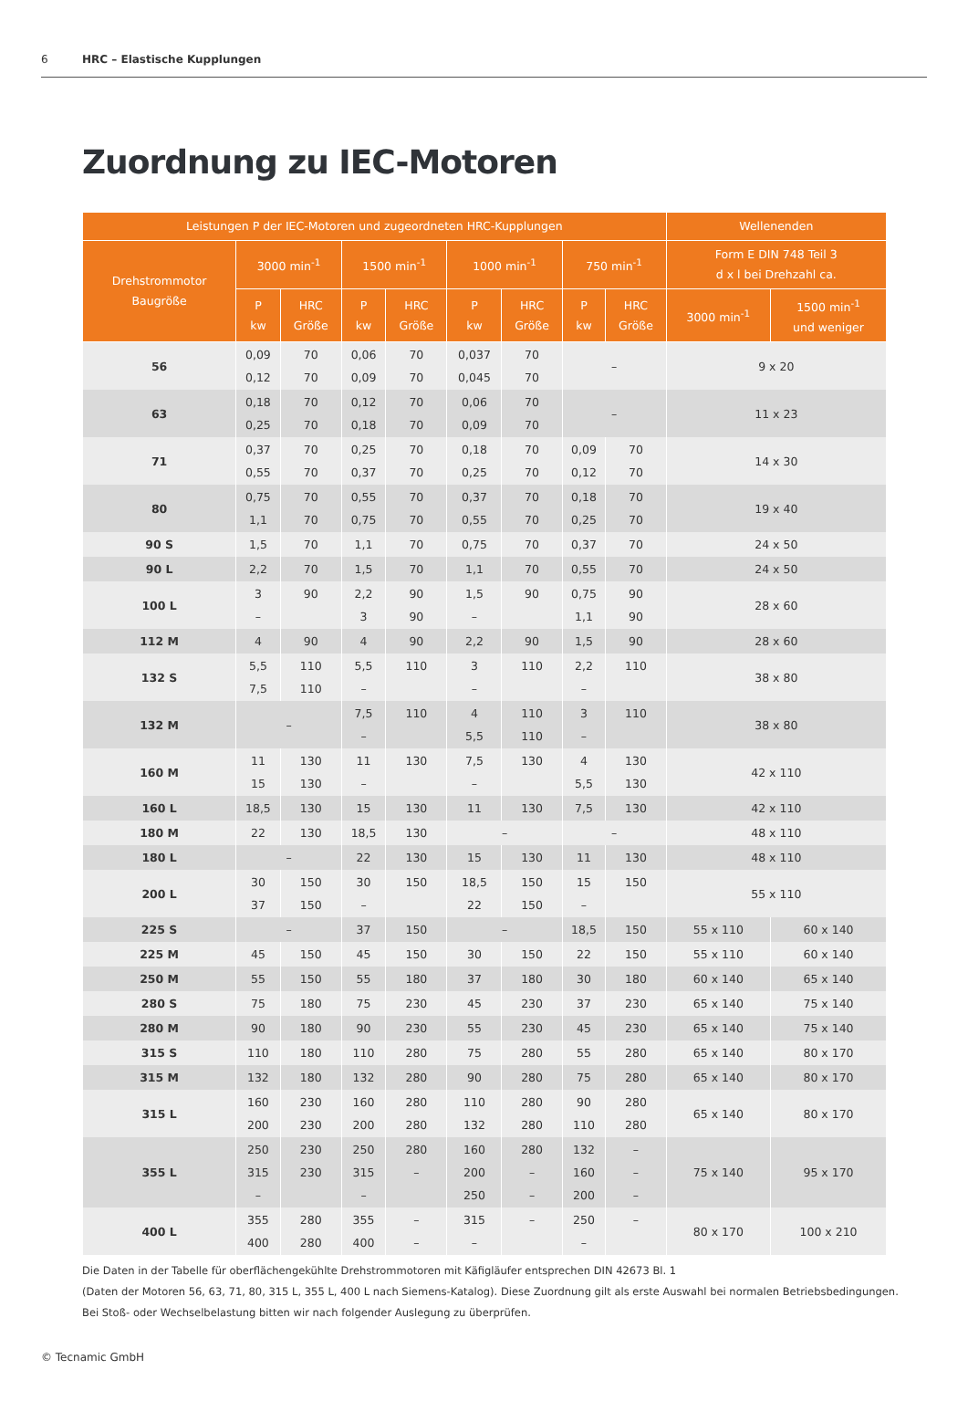6 HRC – Elastische Kupplungen
Zuordnung zu IEC-Motoren
| Leistungen P der IEC-Motoren und zugeordneten HRC-Kupplungen | | | | | | | | | Wellenenden | |
| --- | --- | --- | --- | --- | --- | --- | --- | --- | --- | --- |
| Drehstrommotor Baugröße | 3000 min<sup>-1</sup> | | 1500 min<sup>-1</sup> | | 1000 min<sup>-1</sup> | | 750 min<sup>-1</sup> | | Form E DIN 748 Teil 3 d x l bei Drehzahl ca. | |
| | P kw | HRC Größe | P kw | HRC Größe | P kw | HRC Größe | P kw | HRC Größe | 3000 min<sup>-1</sup> | 1500 min<sup>-1</sup> und weniger |
| 56 | 0,09 0,12 | 70 70 | 0,06 0,09 | 70 70 | 0,037 0,045 | 70 70 | – | | 9 x 20 | |
| 63 | 0,18 0,25 | 70 70 | 0,12 0,18 | 70 70 | 0,06 0,09 | 70 70 | – | | 11 x 23 | |
| 71 | 0,37 0,55 | 70 70 | 0,25 0,37 | 70 70 | 0,18 0,25 | 70 70 | 0,09 0,12 | 70 70 | 14 x 30 | |
| 80 | 0,75 1,1 | 70 70 | 0,55 0,75 | 70 70 | 0,37 0,55 | 70 70 | 0,18 0,25 | 70 70 | 19 x 40 | |
| 90 S | 1,5 | 70 | 1,1 | 70 | 0,75 | 70 | 0,37 | 70 | 24 x 50 | |
| 90 L | 2,2 | 70 | 1,5 | 70 | 1,1 | 70 | 0,55 | 70 | 24 x 50 | |
| 100 L | 3 – | 90 | 2,2 3 | 90 90 | 1,5 – | 90 | 0,75 1,1 | 90 90 | 28 x 60 | |
| 112 M | 4 | 90 | 4 | 90 | 2,2 | 90 | 1,5 | 90 | 28 x 60 | |
| 132 S | 5,5 7,5 | 110 110 | 5,5 – | 110 | 3 – | 110 | 2,2 – | 110 | 38 x 80 | |
| 132 M | – | | 7,5 – | 110 | 4 5,5 | 110 110 | 3 – | 110 | 38 x 80 | |
| 160 M | 11 15 | 130 130 | 11 – | 130 | 7,5 – | 130 | 4 5,5 | 130 130 | 42 x 110 | |
| 160 L | 18,5 | 130 | 15 | 130 | 11 | 130 | 7,5 | 130 | 42 x 110 | |
| 180 M | 22 | 130 | 18,5 | 130 | – | | – | | 48 x 110 | |
| 180 L | – | | 22 | 130 | 15 | 130 | 11 | 130 | 48 x 110 | |
| 200 L | 30 37 | 150 150 | 30 – | 150 | 18,5 22 | 150 150 | 15 – | 150 | 55 x 110 | |
| 225 S | – | | 37 | 150 | – | | 18,5 | 150 | 55 x 110 | 60 x 140 |
| 225 M | 45 | 150 | 45 | 150 | 30 | 150 | 22 | 150 | 55 x 110 | 60 x 140 |
| 250 M | 55 | 150 | 55 | 180 | 37 | 180 | 30 | 180 | 60 x 140 | 65 x 140 |
| 280 S | 75 | 180 | 75 | 230 | 45 | 230 | 37 | 230 | 65 x 140 | 75 x 140 |
| 280 M | 90 | 180 | 90 | 230 | 55 | 230 | 45 | 230 | 65 x 140 | 75 x 140 |
| 315 S | 110 | 180 | 110 | 280 | 75 | 280 | 55 | 280 | 65 x 140 | 80 x 170 |
| 315 M | 132 | 180 | 132 | 280 | 90 | 280 | 75 | 280 | 65 x 140 | 80 x 170 |
| 315 L | 160 200 | 230 230 | 160 200 | 280 280 | 110 132 | 280 280 | 90 110 | 280 280 | 65 x 140 | 80 x 170 |
| 355 L | 250 315 – | 230 230 | 250 315 – | 280 – | 160 200 250 | 280 – – | 132 160 200 | – – – | 75 x 140 | 95 x 170 |
| 400 L | 355 400 | 280 280 | 355 400 | – – | 315 – | – | 250 – | – | 80 x 170 | 100 x 210 |
Die Daten in der Tabelle für oberflächengekühlte Drehstrommotoren mit Käfigläufer entsprechen DIN 42673 Bl. 1
(Daten der Motoren 56, 63, 71, 80, 315 L, 355 L, 400 L nach Siemens-Katalog). Diese Zuordnung gilt als erste Auswahl bei normalen Betriebsbedingungen.
Bei Stoß- oder Wechselbelastung bitten wir nach folgender Auslegung zu überprüfen.
© Tecnamic GmbH